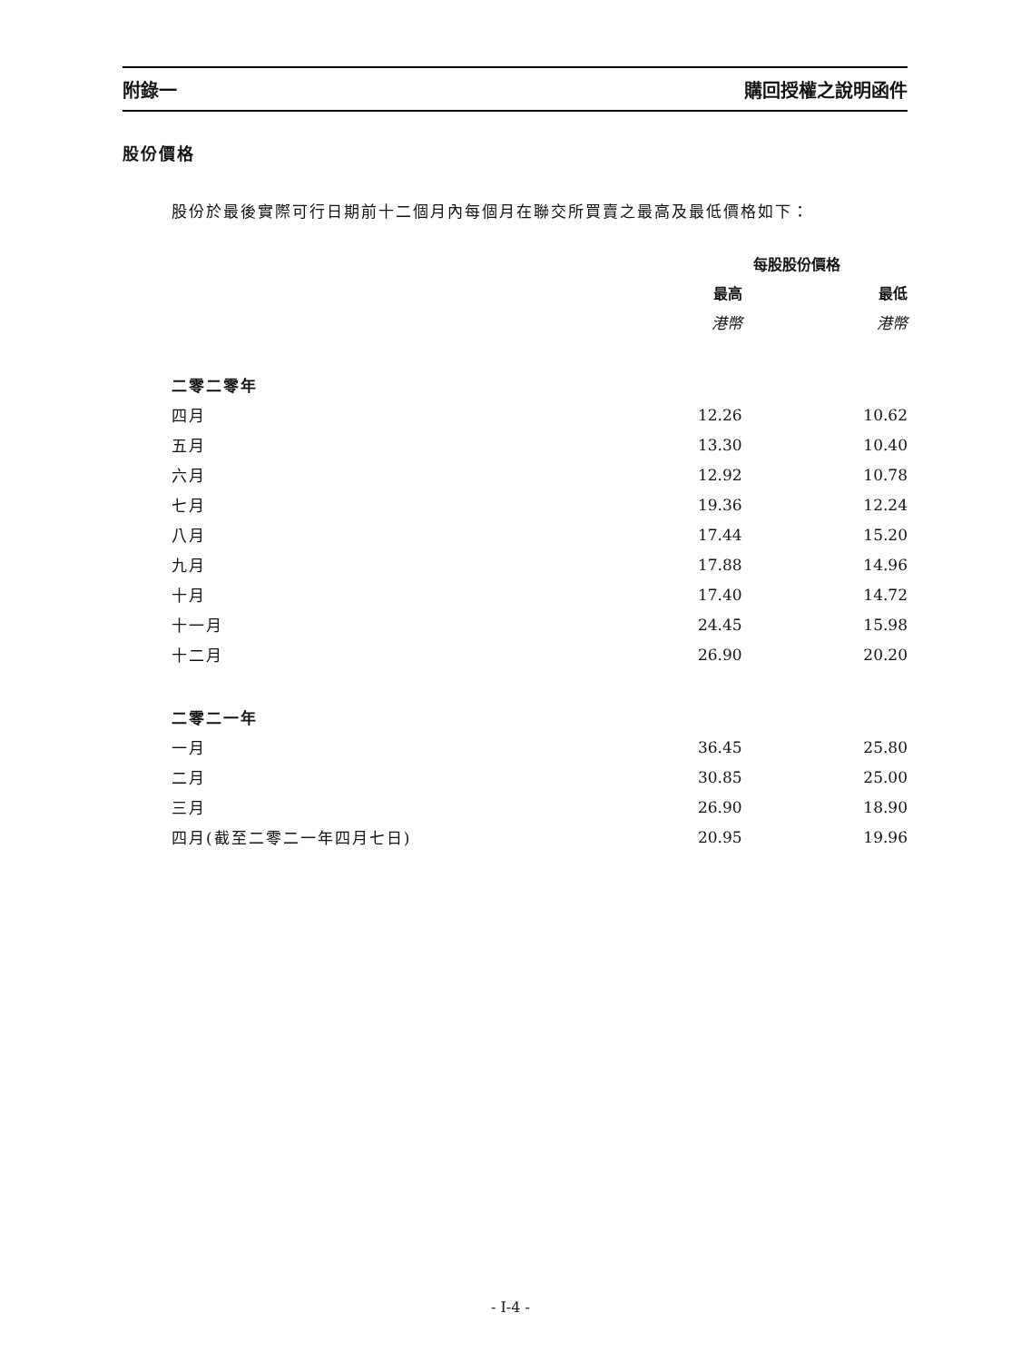附錄一 購回授權之說明函件
股份價格
股份於最後實際可行日期前十二個月內每個月在聯交所買賣之最高及最低價格如下：
| | 每股股份價格 | |
| --- | --- | --- |
| | 最高 | 最低 |
| | 港幣 | 港幣 |
| 二零二零年 | | |
| 四月 | 12.26 | 10.62 |
| 五月 | 13.30 | 10.40 |
| 六月 | 12.92 | 10.78 |
| 七月 | 19.36 | 12.24 |
| 八月 | 17.44 | 15.20 |
| 九月 | 17.88 | 14.96 |
| 十月 | 17.40 | 14.72 |
| 十一月 | 24.45 | 15.98 |
| 十二月 | 26.90 | 20.20 |
| 二零二一年 | | |
| 一月 | 36.45 | 25.80 |
| 二月 | 30.85 | 25.00 |
| 三月 | 26.90 | 18.90 |
| 四月(截至二零二一年四月七日) | 20.95 | 19.96 |
- I-4 -